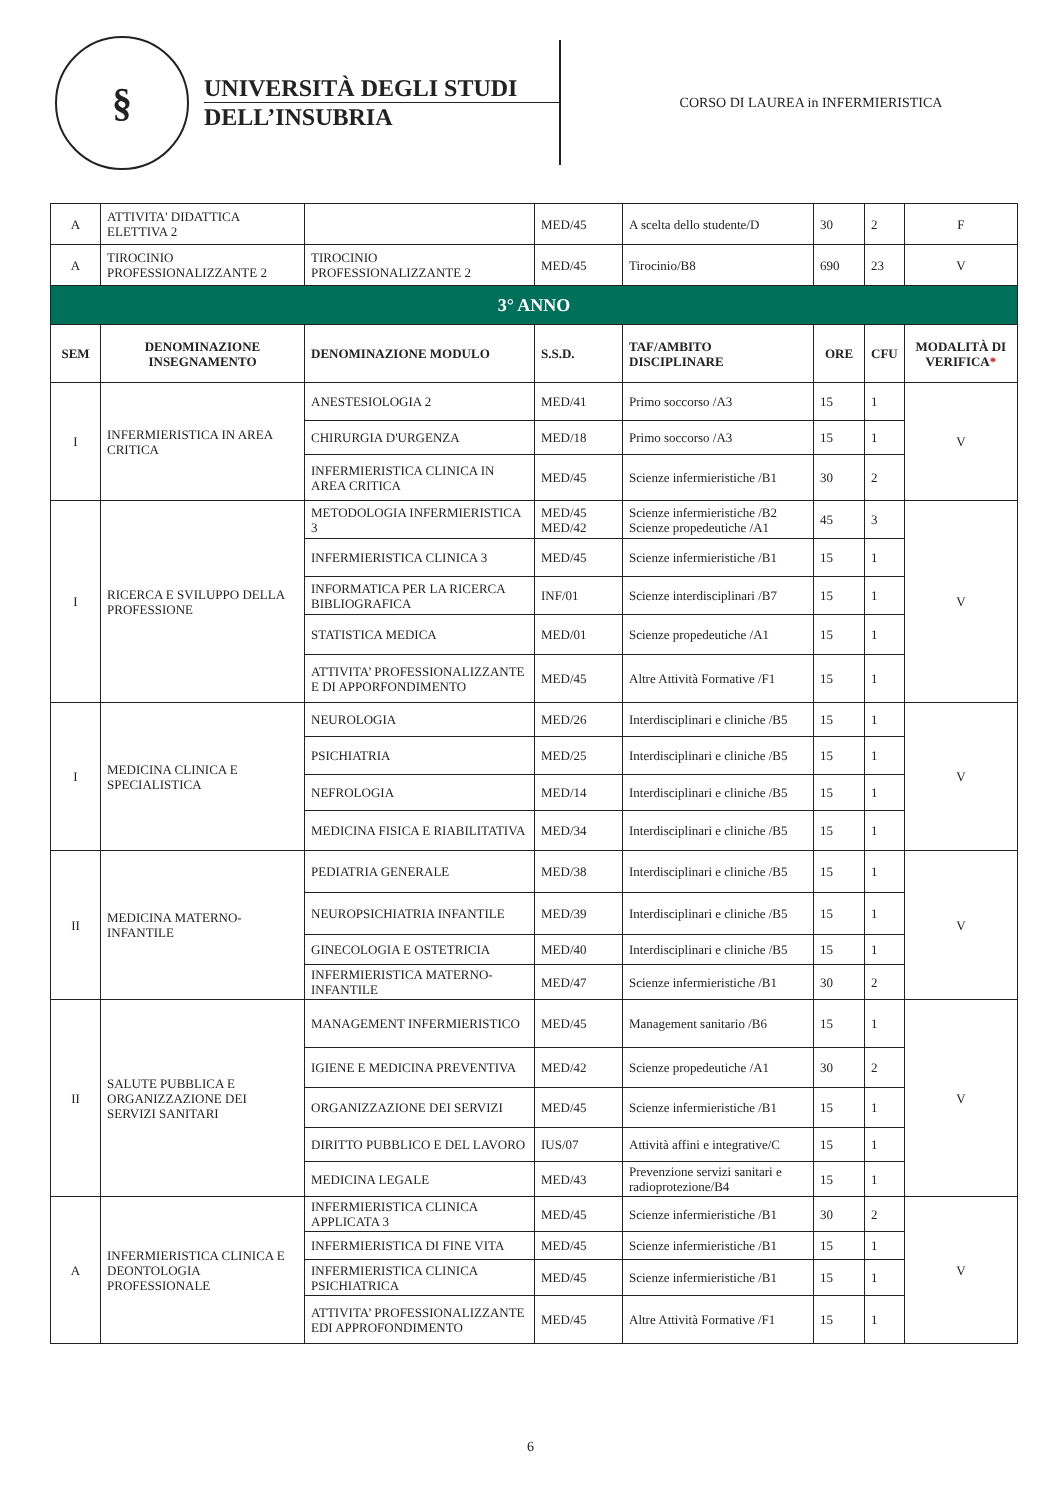§
UNIVERSITÀ DEGLI STUDI
DELL’INSUBRIA
CORSO DI LAUREA in INFERMIERISTICA
| A | ATTIVITA' DIDATTICA ELETTIVA 2 | | MED/45 | A scelta dello studente/D | 30 | 2 | F |
| A | TIROCINIO PROFESSIONALIZZANTE 2 | TIROCINIO PROFESSIONALIZZANTE 2 | MED/45 | Tirocinio/B8 | 690 | 23 | V |
| 3° ANNO | | | | | | | |
| SEM | DENOMINAZIONE INSEGNAMENTO | DENOMINAZIONE MODULO | S.S.D. | TAF/AMBITO DISCIPLINARE | ORE | CFU | MODALITÀ DI VERIFICA * |
| I | INFERMIERISTICA IN AREA CRITICA | ANESTESIOLOGIA 2 | MED/41 | Primo soccorso /A3 | 15 | 1 | V |
| | | CHIRURGIA D'URGENZA | MED/18 | Primo soccorso /A3 | 15 | 1 | |
| | | INFERMIERISTICA CLINICA IN AREA CRITICA | MED/45 | Scienze infermieristiche /B1 | 30 | 2 | |
| I | RICERCA E SVILUPPO DELLA PROFESSIONE | METODOLOGIA INFERMIERISTICA 3 | MED/45 MED/42 | Scienze infermieristiche /B2 Scienze propedeutiche /A1 | 45 | 3 | V |
| | | INFERMIERISTICA CLINICA 3 | MED/45 | Scienze infermieristiche /B1 | 15 | 1 | |
| | | INFORMATICA PER LA RICERCA BIBLIOGRAFICA | INF/01 | Scienze interdisciplinari /B7 | 15 | 1 | |
| | | STATISTICA MEDICA | MED/01 | Scienze propedeutiche /A1 | 15 | 1 | |
| | | ATTIVITA’ PROFESSIONALIZZANTE E DI APPORFONDIMENTO | MED/45 | Altre Attività Formative /F1 | 15 | 1 | |
| I | MEDICINA CLINICA E SPECIALISTICA | NEUROLOGIA | MED/26 | Interdisciplinari e cliniche /B5 | 15 | 1 | V |
| | | PSICHIATRIA | MED/25 | Interdisciplinari e cliniche /B5 | 15 | 1 | |
| | | NEFROLOGIA | MED/14 | Interdisciplinari e cliniche /B5 | 15 | 1 | |
| | | MEDICINA FISICA E RIABILITATIVA | MED/34 | Interdisciplinari e cliniche /B5 | 15 | 1 | |
| II | MEDICINA MATERNO-INFANTILE | PEDIATRIA GENERALE | MED/38 | Interdisciplinari e cliniche /B5 | 15 | 1 | V |
| | | NEUROPSICHIATRIA INFANTILE | MED/39 | Interdisciplinari e cliniche /B5 | 15 | 1 | |
| | | GINECOLOGIA E OSTETRICIA | MED/40 | Interdisciplinari e cliniche /B5 | 15 | 1 | |
| | | INFERMIERISTICA MATERNO-INFANTILE | MED/47 | Scienze infermieristiche /B1 | 30 | 2 | |
| II | SALUTE PUBBLICA E ORGANIZZAZIONE DEI SERVIZI SANITARI | MANAGEMENT INFERMIERISTICO | MED/45 | Management sanitario /B6 | 15 | 1 | V |
| | | IGIENE E MEDICINA PREVENTIVA | MED/42 | Scienze propedeutiche /A1 | 30 | 2 | |
| | | ORGANIZZAZIONE DEI SERVIZI | MED/45 | Scienze infermieristiche /B1 | 15 | 1 | |
| | | DIRITTO PUBBLICO E DEL LAVORO | IUS/07 | Attività affini e integrative/C | 15 | 1 | |
| | | MEDICINA LEGALE | MED/43 | Prevenzione servizi sanitari e radioprotezione/B4 | 15 | 1 | |
| A | INFERMIERISTICA CLINICA E DEONTOLOGIA PROFESSIONALE | INFERMIERISTICA CLINICA APPLICATA 3 | MED/45 | Scienze infermieristiche /B1 | 30 | 2 | V |
| | | INFERMIERISTICA DI FINE VITA | MED/45 | Scienze infermieristiche /B1 | 15 | 1 | |
| | | INFERMIERISTICA CLINICA PSICHIATRICA | MED/45 | Scienze infermieristiche /B1 | 15 | 1 | |
| | | ATTIVITA’ PROFESSIONALIZZANTE EDI APPROFONDIMENTO | MED/45 | Altre Attività Formative /F1 | 15 | 1 | |
6